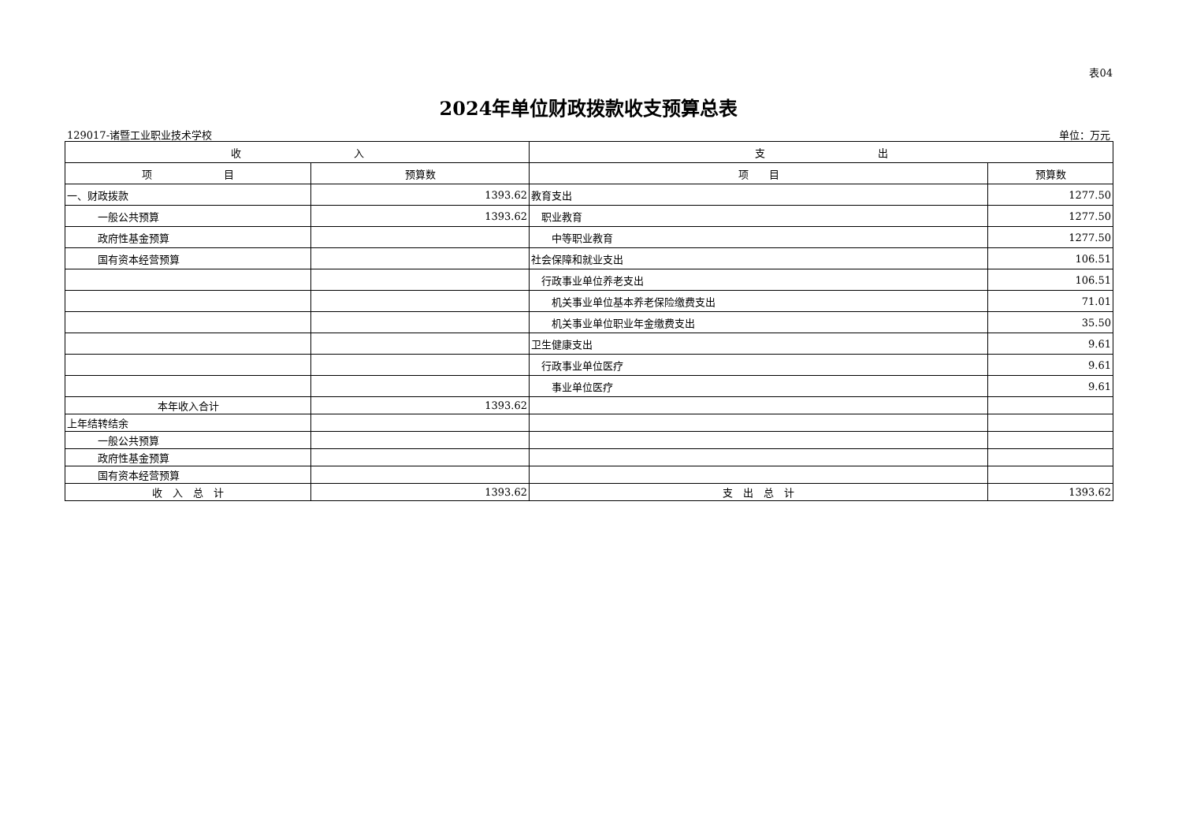表04
2024年单位财政拨款收支预算总表
129017-诸暨工业职业技术学校 单位：万元
| 收 入 | | 支 出 | |
| --- | --- | --- | --- |
| 项 目 | 预算数 | 项 目 | 预算数 |
| 一、财政拨款 | 1393.62 | 教育支出 | 1277.50 |
| 一般公共预算 | 1393.62 | 职业教育 | 1277.50 |
| 政府性基金预算 | | 中等职业教育 | 1277.50 |
| 国有资本经营预算 | | 社会保障和就业支出 | 106.51 |
| | | 行政事业单位养老支出 | 106.51 |
| | | 机关事业单位基本养老保险缴费支出 | 71.01 |
| | | 机关事业单位职业年金缴费支出 | 35.50 |
| | | 卫生健康支出 | 9.61 |
| | | 行政事业单位医疗 | 9.61 |
| | | 事业单位医疗 | 9.61 |
| 本年收入合计 | 1393.62 | | |
| 上年结转结余 | | | |
| 一般公共预算 | | | |
| 政府性基金预算 | | | |
| 国有资本经营预算 | | | |
| 收 入 总 计 | 1393.62 | 支 出 总 计 | 1393.62 |